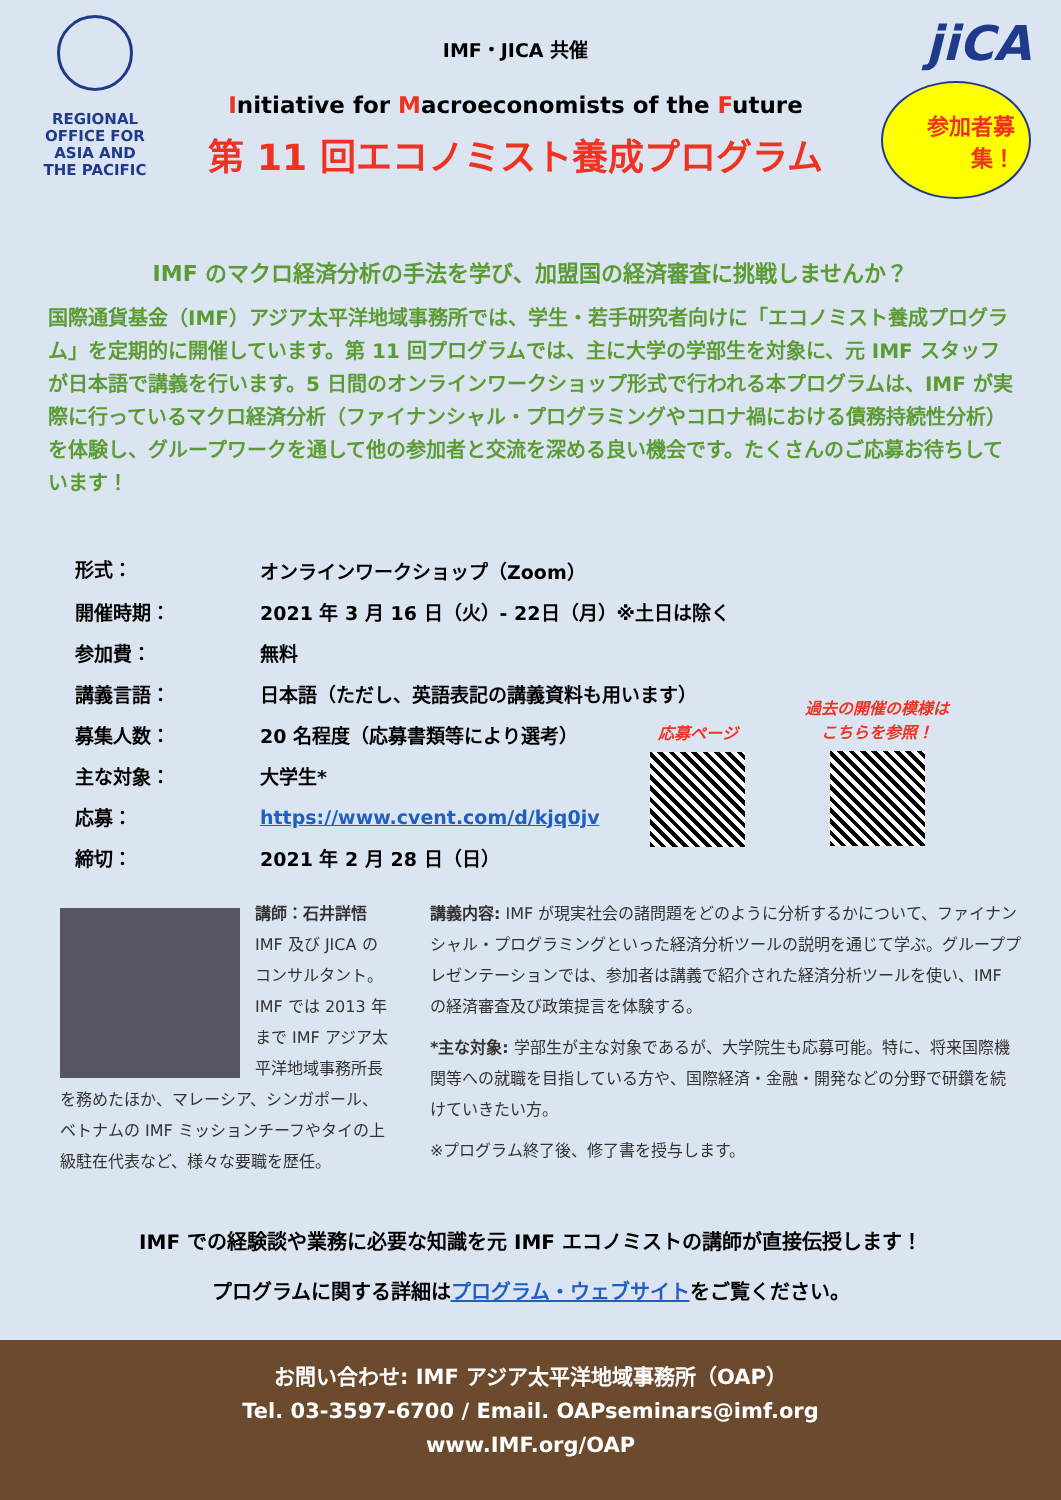REGIONAL OFFICE FOR ASIA AND THE PACIFIC
IMF・JICA 共催
Initiative for Macroeconomists of the Future
第 11 回エコノミスト養成プログラム
jiCA
参加者募集！
IMF のマクロ経済分析の手法を学び、加盟国の経済審査に挑戦しませんか？
国際通貨基金（IMF）アジア太平洋地域事務所では、学生・若手研究者向けに「エコノミスト養成プログラム」を定期的に開催しています。第 11 回プログラムでは、主に大学の学部生を対象に、元 IMF スタッフが日本語で講義を行います。5 日間のオンラインワークショップ形式で行われる本プログラムは、IMF が実際に行っているマクロ経済分析（ファイナンシャル・プログラミングやコロナ禍における債務持続性分析）を体験し、グループワークを通して他の参加者と交流を深める良い機会です。たくさんのご応募お待ちしています！
| 形式： | オンラインワークショップ（Zoom） |
| 開催時期： | 2021 年 3 月 16 日（火）- 22日（月）※土日は除く |
| 参加費： | 無料 |
| 講義言語： | 日本語（ただし、英語表記の講義資料も用います） |
| 募集人数： | 20 名程度（応募書類等により選考） |
| 主な対象： | 大学生* |
| 応募： | https://www.cvent.com/d/kjq0jv |
| 締切： | 2021 年 2 月 28 日（日） |
応募ページ
過去の開催の模様は
こちらを参照！
講師：石井詳悟
IMF 及び JICA のコンサルタント。IMF では 2013 年まで IMF アジア太平洋地域事務所長を務めたほか、マレーシア、シンガポール、ベトナムの IMF ミッションチーフやタイの上級駐在代表など、様々な要職を歴任。
講義内容: IMF が現実社会の諸問題をどのように分析するかについて、ファイナンシャル・プログラミングといった経済分析ツールの説明を通じて学ぶ。グループプレゼンテーションでは、参加者は講義で紹介された経済分析ツールを使い、IMF の経済審査及び政策提言を体験する。
*主な対象: 学部生が主な対象であるが、大学院生も応募可能。特に、将来国際機関等への就職を目指している方や、国際経済・金融・開発などの分野で研鑽を続けていきたい方。
※プログラム終了後、修了書を授与します。
IMF での経験談や業務に必要な知識を元 IMF エコノミストの講師が直接伝授します！
プログラムに関する詳細はプログラム・ウェブサイトをご覧ください。
お問い合わせ: IMF アジア太平洋地域事務所（OAP）
Tel. 03-3597-6700 / Email. OAPseminars@imf.org
www.IMF.org/OAP